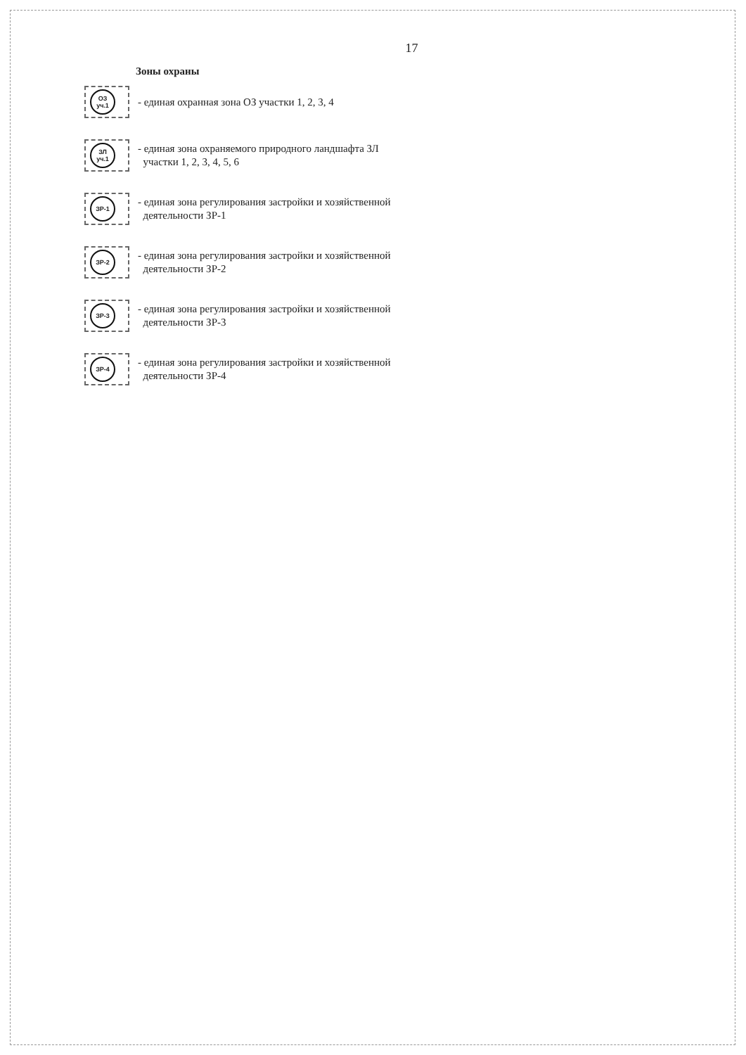17
Зоны охраны
ОЗ
уч.1
- единая охранная зона ОЗ участки 1, 2, 3, 4
ЗЛ
уч.1
- единая зона охраняемого природного ландшафта ЗЛ
участки 1, 2, 3, 4, 5, 6
ЗР-1
- единая зона регулирования застройки и хозяйственной
деятельности ЗР-1
ЗР-2
- единая зона регулирования застройки и хозяйственной
деятельности ЗР-2
ЗР-3
- единая зона регулирования застройки и хозяйственной
деятельности ЗР-3
ЗР-4
- единая зона регулирования застройки и хозяйственной
деятельности ЗР-4